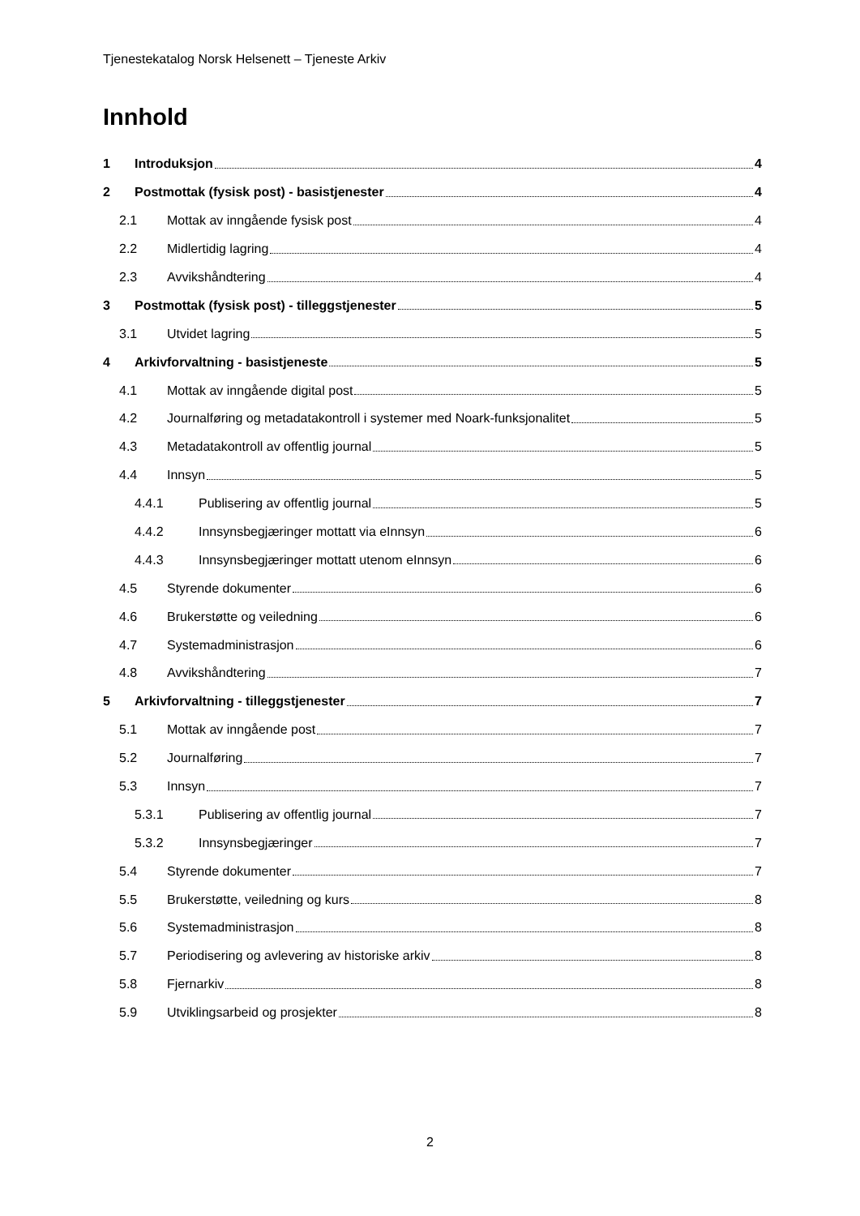Tjenestekatalog Norsk Helsenett – Tjeneste Arkiv
Innhold
1 Introduksjon 4
2 Postmottak (fysisk post) - basistjenester 4
2.1 Mottak av inngående fysisk post 4
2.2 Midlertidig lagring 4
2.3 Avvikshåndtering 4
3 Postmottak (fysisk post) - tilleggstjenester 5
3.1 Utvidet lagring 5
4 Arkivforvaltning - basistjeneste 5
4.1 Mottak av inngående digital post 5
4.2 Journalføring og metadatakontroll i systemer med Noark-funksjonalitet 5
4.3 Metadatakontroll av offentlig journal 5
4.4 Innsyn 5
4.4.1 Publisering av offentlig journal 5
4.4.2 Innsynsbegjæringer mottatt via eInnsyn 6
4.4.3 Innsynsbegjæringer mottatt utenom eInnsyn 6
4.5 Styrende dokumenter 6
4.6 Brukerstøtte og veiledning 6
4.7 Systemadministrasjon 6
4.8 Avvikshåndtering 7
5 Arkivforvaltning - tilleggstjenester 7
5.1 Mottak av inngående post 7
5.2 Journalføring 7
5.3 Innsyn 7
5.3.1 Publisering av offentlig journal 7
5.3.2 Innsynsbegjæringer 7
5.4 Styrende dokumenter 7
5.5 Brukerstøtte, veiledning og kurs 8
5.6 Systemadministrasjon 8
5.7 Periodisering og avlevering av historiske arkiv 8
5.8 Fjernarkiv 8
5.9 Utviklingsarbeid og prosjekter 8
2